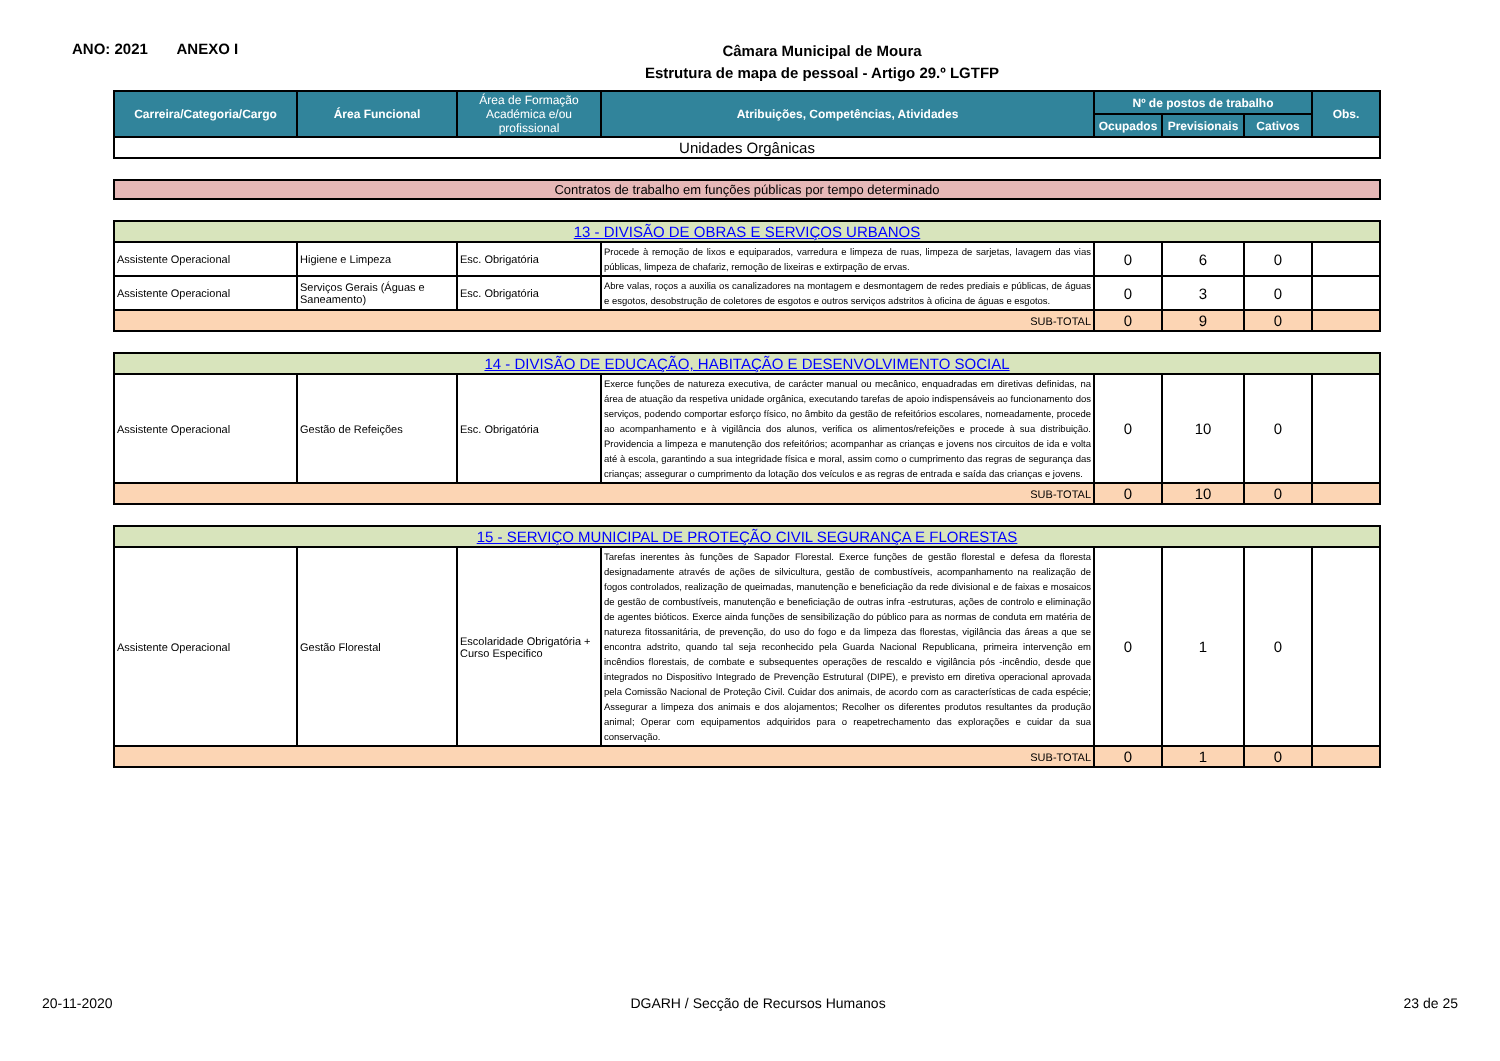ANO: 2021 ANEXO I
Câmara Municipal de Moura
Estrutura de mapa de pessoal - Artigo 29.º LGTFP
| Carreira/Categoria/Cargo | Área Funcional | Área de Formação Académica e/ou profissional | Atribuições, Competências, Atividades | Nº de postos de trabalho | | | Obs. |
| --- | --- | --- | --- | --- | --- | --- | --- |
| | | | | Ocupados | Previsionais | Cativos | |
| Unidades Orgânicas | | | | | | | |
| Contratos de trabalho em funções públicas por tempo determinado |
| 13 - DIVISÃO DE OBRAS E SERVIÇOS URBANOS | | | | | | | |
| Assistente Operacional | Higiene e Limpeza | Esc. Obrigatória | Procede à remoção de lixos e equiparados, varredura e limpeza de ruas, limpeza de sarjetas, lavagem das vias públicas, limpeza de chafariz, remoção de lixeiras e extirpação de ervas. | 0 | 6 | 0 | |
| Assistente Operacional | Serviços Gerais (Águas e Saneamento) | Esc. Obrigatória | Abre valas, roços a auxilia os canalizadores na montagem e desmontagem de redes prediais e públicas, de águas e esgotos, desobstrução de coletores de esgotos e outros serviços adstritos à oficina de águas e esgotos. | 0 | 3 | 0 | |
| SUB-TOTAL | | | | 0 | 9 | 0 | |
| 14 - DIVISÃO DE EDUCAÇÃO, HABITAÇÃO E DESENVOLVIMENTO SOCIAL | | | | | | | |
| Assistente Operacional | Gestão de Refeições | Esc. Obrigatória | Exerce funções de natureza executiva, de carácter manual ou mecânico, enquadradas em diretivas definidas, na área de atuação da respetiva unidade orgânica, executando tarefas de apoio indispensáveis ao funcionamento dos serviços, podendo comportar esforço físico, no âmbito da gestão de refeitórios escolares, nomeadamente, procede ao acompanhamento e à vigilância dos alunos, verifica os alimentos/refeições e procede à sua distribuição. Providencia a limpeza e manutenção dos refeitórios; acompanhar as crianças e jovens nos circuitos de ida e volta até à escola, garantindo a sua integridade física e moral, assim como o cumprimento das regras de segurança das crianças; assegurar o cumprimento da lotação dos veículos e as regras de entrada e saída das crianças e jovens. | 0 | 10 | 0 | |
| SUB-TOTAL | | | | 0 | 10 | 0 | |
| 15 - SERVIÇO MUNICIPAL DE PROTEÇÃO CIVIL SEGURANÇA E FLORESTAS | | | | | | | |
| Assistente Operacional | Gestão Florestal | Escolaridade Obrigatória + Curso Especifico | Tarefas inerentes às funções de Sapador Florestal. Exerce funções de gestão florestal e defesa da floresta designadamente através de ações de silvicultura, gestão de combustíveis, acompanhamento na realização de fogos controlados, realização de queimadas, manutenção e beneficiação da rede divisional e de faixas e mosaicos de gestão de combustíveis, manutenção e beneficiação de outras infra -estruturas, ações de controlo e eliminação de agentes bióticos. Exerce ainda funções de sensibilização do público para as normas de conduta em matéria de natureza fitossanitária, de prevenção, do uso do fogo e da limpeza das florestas, vigilância das áreas a que se encontra adstrito, quando tal seja reconhecido pela Guarda Nacional Republicana, primeira intervenção em incêndios florestais, de combate e subsequentes operações de rescaldo e vigilância pós -incêndio, desde que integrados no Dispositivo Integrado de Prevenção Estrutural (DIPE), e previsto em diretiva operacional aprovada pela Comissão Nacional de Proteção Civil. Cuidar dos animais, de acordo com as características de cada espécie; Assegurar a limpeza dos animais e dos alojamentos; Recolher os diferentes produtos resultantes da produção animal; Operar com equipamentos adquiridos para o reapetrechamento das explorações e cuidar da sua conservação. | 0 | 1 | 0 | |
| SUB-TOTAL | | | | 0 | 1 | 0 | |
20-11-2020 DGARH / Secção de Recursos Humanos 23 de 25